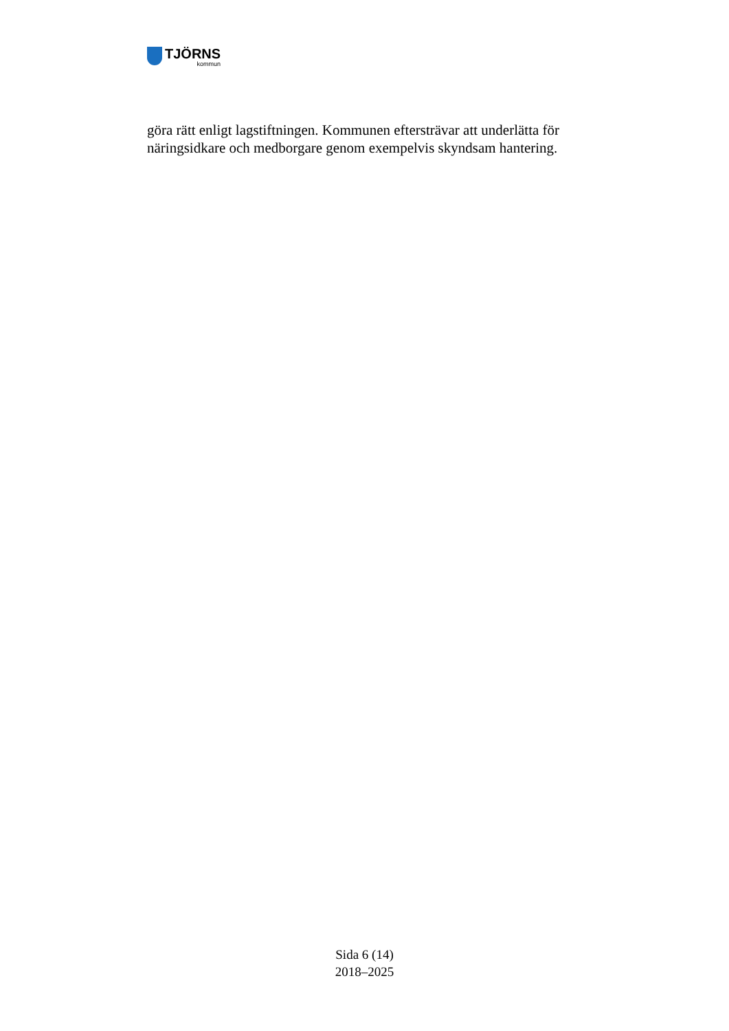TJÖRNS
kommun
göra rätt enligt lagstiftningen. Kommunen eftersträvar att underlätta för näringsidkare och medborgare genom exempelvis skyndsam hantering.
Sida 6 (14)
2018–2025